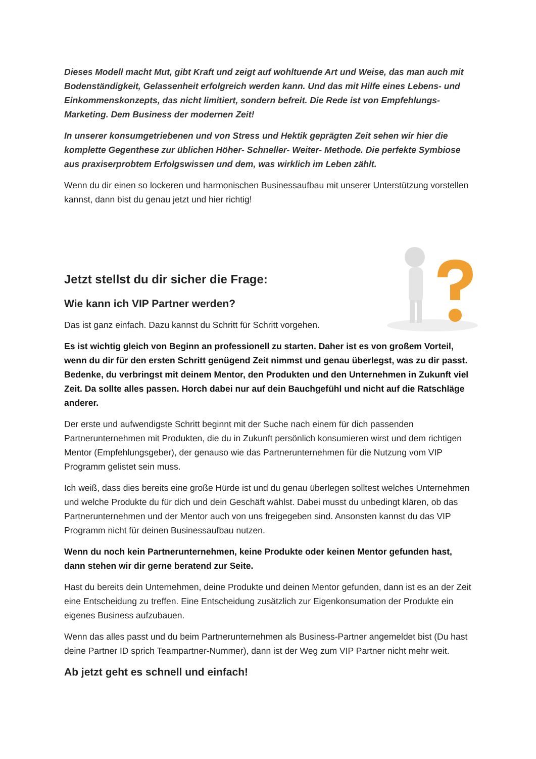Dieses Modell macht Mut, gibt Kraft und zeigt auf wohltuende Art und Weise, das man auch mit Bodenständigkeit, Gelassenheit erfolgreich werden kann. Und das mit Hilfe eines Lebens- und Einkommenskonzepts, das nicht limitiert, sondern befreit. Die Rede ist von Empfehlungs-Marketing. Dem Business der modernen Zeit!
In unserer konsumgetriebenen und von Stress und Hektik geprägten Zeit sehen wir hier die komplette Gegenthese zur üblichen Höher- Schneller- Weiter- Methode. Die perfekte Symbiose aus praxiserprobtem Erfolgswissen und dem, was wirklich im Leben zählt.
Wenn du dir einen so lockeren und harmonischen Businessaufbau mit unserer Unterstützung vorstellen kannst, dann bist du genau jetzt und hier richtig!
Jetzt stellst du dir sicher die Frage:
Wie kann ich VIP Partner werden?
Das ist ganz einfach. Dazu kannst du Schritt für Schritt vorgehen.
Es ist wichtig gleich von Beginn an professionell zu starten. Daher ist es von großem Vorteil, wenn du dir für den ersten Schritt genügend Zeit nimmst und genau überlegst, was zu dir passt. Bedenke, du verbringst mit deinem Mentor, den Produkten und den Unternehmen in Zukunft viel Zeit. Da sollte alles passen. Horch dabei nur auf dein Bauchgefühl und nicht auf die Ratschläge anderer.
Der erste und aufwendigste Schritt beginnt mit der Suche nach einem für dich passenden Partnerunternehmen mit Produkten, die du in Zukunft persönlich konsumieren wirst und dem richtigen Mentor (Empfehlungsgeber), der genauso wie das Partnerunternehmen für die Nutzung vom VIP Programm gelistet sein muss.
Ich weiß, dass dies bereits eine große Hürde ist und du genau überlegen solltest welches Unternehmen und welche Produkte du für dich und dein Geschäft wählst. Dabei musst du unbedingt klären, ob das Partnerunternehmen und der Mentor auch von uns freigegeben sind. Ansonsten kannst du das VIP Programm nicht für deinen Businessaufbau nutzen.
Wenn du noch kein Partnerunternehmen, keine Produkte oder keinen Mentor gefunden hast, dann stehen wir dir gerne beratend zur Seite.
Hast du bereits dein Unternehmen, deine Produkte und deinen Mentor gefunden, dann ist es an der Zeit eine Entscheidung zu treffen. Eine Entscheidung zusätzlich zur Eigenkonsumation der Produkte ein eigenes Business aufzubauen.
Wenn das alles passt und du beim Partnerunternehmen als Business-Partner angemeldet bist (Du hast deine Partner ID sprich Teampartner-Nummer), dann ist der Weg zum VIP Partner nicht mehr weit.
Ab jetzt geht es schnell und einfach!